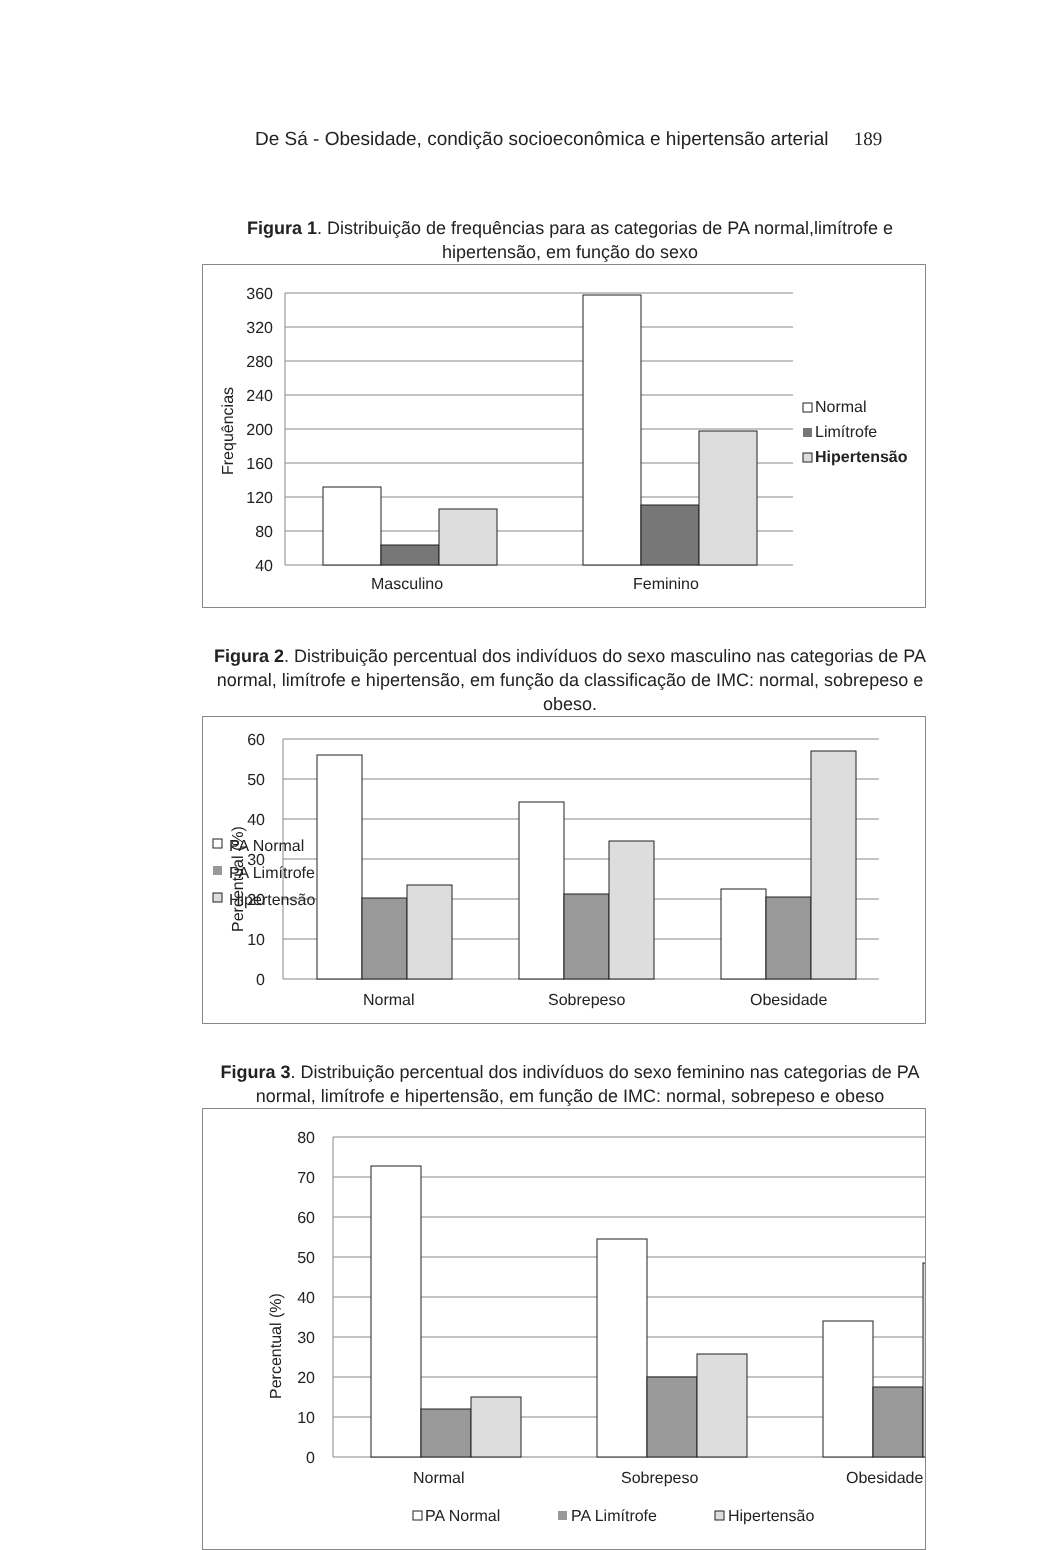De Sá - Obesidade, condição socioeconômica e hipertensão arterial 189
Figura 1. Distribuição de frequências para as categorias de PA normal,limítrofe e hipertensão, em função do sexo
360
320
280
240
200
160
120
80
40
Frequências
Masculino
Feminino
Normal
Limítrofe
Hipertensão
Figura 2. Distribuição percentual dos indivíduos do sexo masculino nas categorias de PA normal, limítrofe e hipertensão, em função da classificação de IMC: normal, sobrepeso e obeso.
60
50
40
30
20
10
0
Percentual (%)
Normal
Sobrepeso
Obesidade
PA Normal
PA Limítrofe
Hipertensão
Figura 3. Distribuição percentual dos indivíduos do sexo feminino nas categorias de PA normal, limítrofe e hipertensão, em função de IMC: normal, sobrepeso e obeso
80
70
60
50
40
30
20
10
0
Percentual (%)
Normal
Sobrepeso
Obesidade
PA Normal
PA Limítrofe
Hipertensão